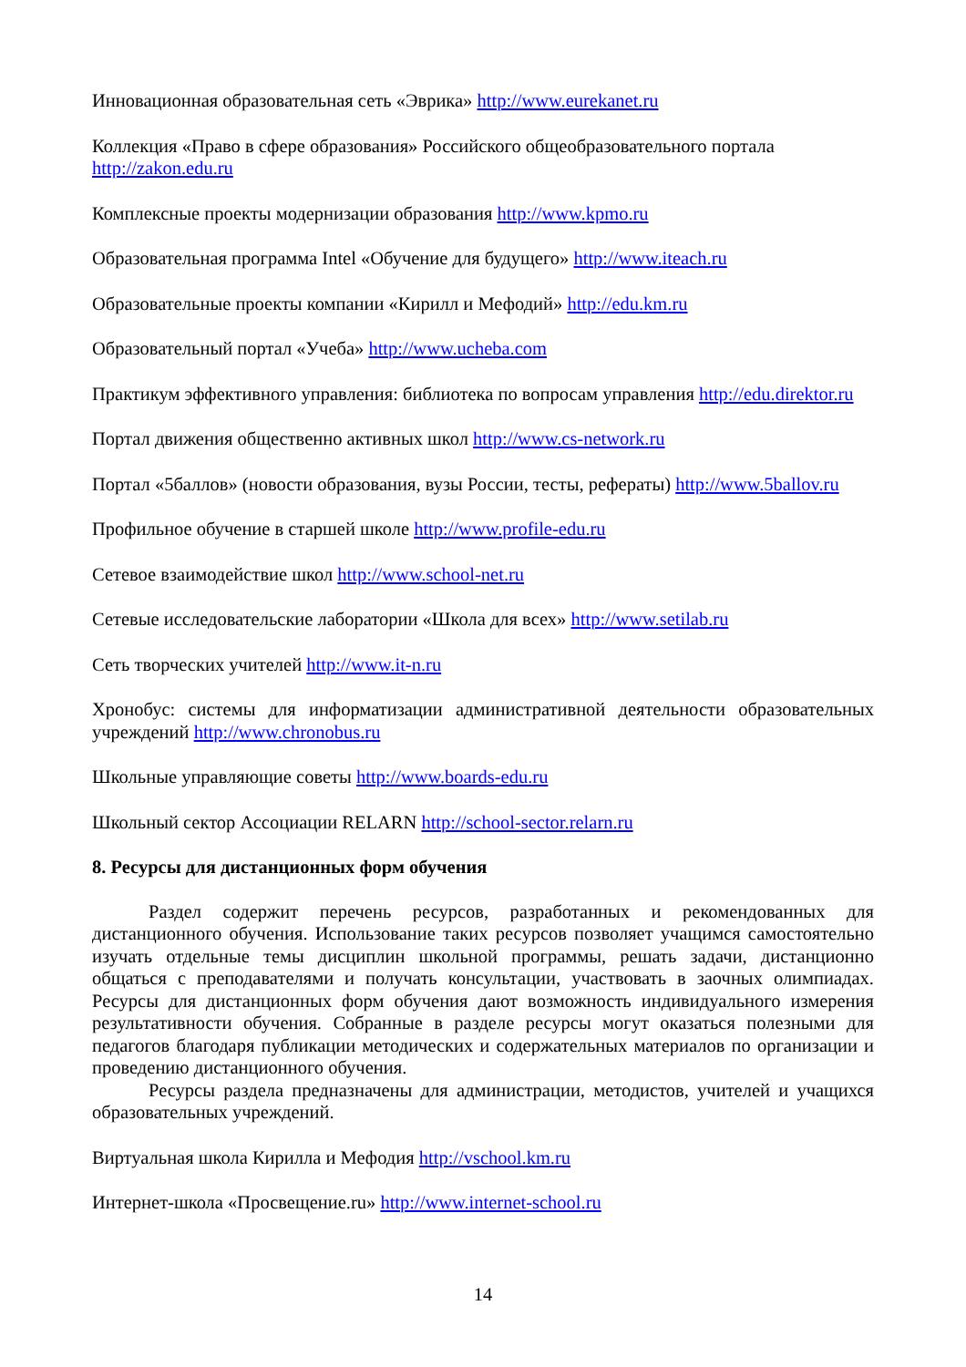Инновационная образовательная сеть «Эврика» http://www.eurekanet.ru
Коллекция «Право в сфере образования» Российского общеобразовательного портала http://zakon.edu.ru
Комплексные проекты модернизации образования http://www.kpmo.ru
Образовательная программа Intel «Обучение для будущего» http://www.iteach.ru
Образовательные проекты компании «Кирилл и Мефодий» http://edu.km.ru
Образовательный портал «Учеба» http://www.ucheba.com
Практикум эффективного управления: библиотека по вопросам управления http://edu.direktor.ru
Портал движения общественно активных школ http://www.cs-network.ru
Портал «5баллов» (новости образования, вузы России, тесты, рефераты) http://www.5ballov.ru
Профильное обучение в старшей школе http://www.profile-edu.ru
Сетевое взаимодействие школ http://www.school-net.ru
Сетевые исследовательские лаборатории «Школа для всех» http://www.setilab.ru
Сеть творческих учителей http://www.it-n.ru
Хронобус: системы для информатизации административной деятельности образовательных учреждений http://www.chronobus.ru
Школьные управляющие советы http://www.boards-edu.ru
Школьный сектор Ассоциации RELARN http://school-sector.relarn.ru
8. Ресурсы для дистанционных форм обучения
Раздел содержит перечень ресурсов, разработанных и рекомендованных для дистанционного обучения. Использование таких ресурсов позволяет учащимся самостоятельно изучать отдельные темы дисциплин школьной программы, решать задачи, дистанционно общаться с преподавателями и получать консультации, участвовать в заочных олимпиадах. Ресурсы для дистанционных форм обучения дают возможность индивидуального измерения результативности обучения. Собранные в разделе ресурсы могут оказаться полезными для педагогов благодаря публикации методических и содержательных материалов по организации и проведению дистанционного обучения.
Ресурсы раздела предназначены для администрации, методистов, учителей и учащихся образовательных учреждений.
Виртуальная школа Кирилла и Мефодия http://vschool.km.ru
Интернет-школа «Просвещение.ru» http://www.internet-school.ru
14